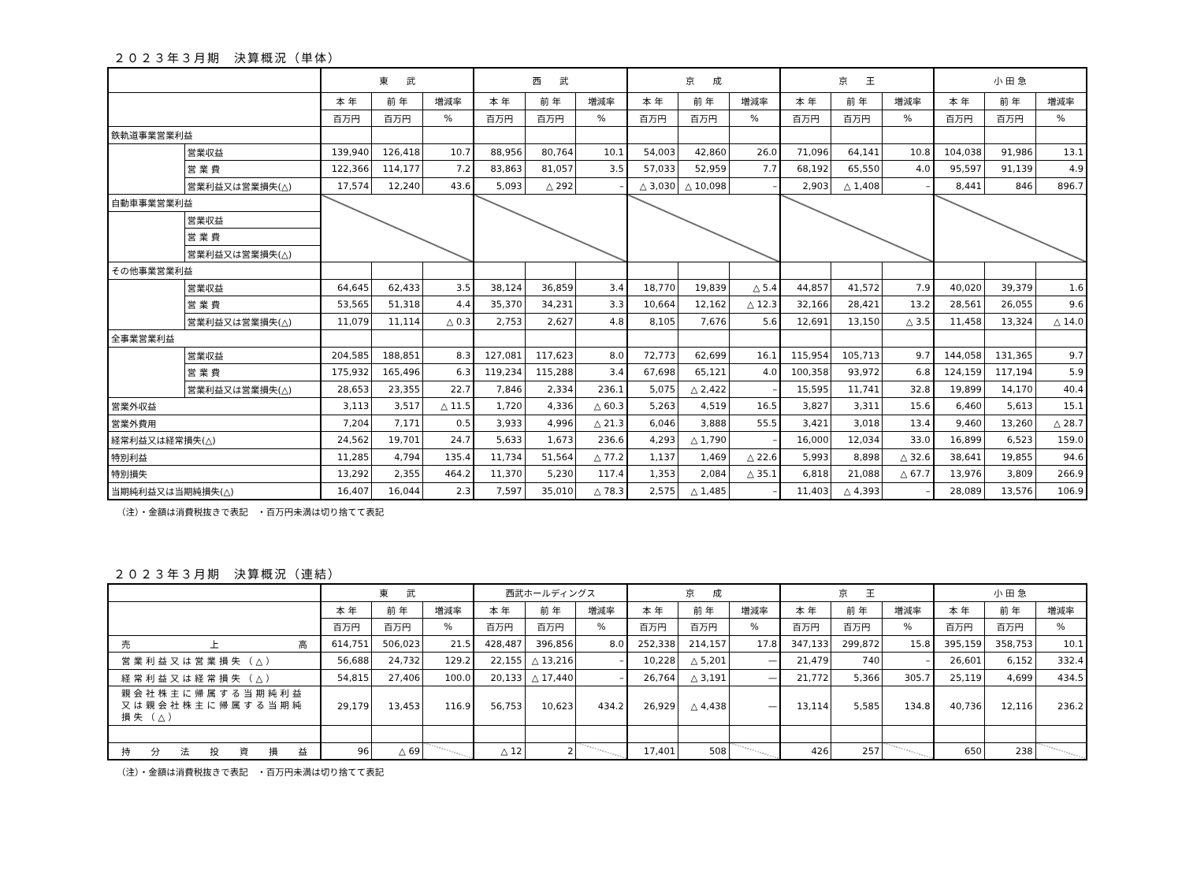２０２３年３月期　決算概況（単体）
| | | 東 武 | | | 西 武 | | | 京 成 | | | 京 王 | | | 小 田 急 | | |
| --- | --- | --- | --- | --- | --- | --- | --- | --- | --- | --- | --- | --- | --- | --- | --- | --- |
| | | 本 年 | 前 年 | 増減率 | 本 年 | 前 年 | 増減率 | 本 年 | 前 年 | 増減率 | 本 年 | 前 年 | 増減率 | 本 年 | 前 年 | 増減率 |
| | | 百万円 | 百万円 | % | 百万円 | 百万円 | % | 百万円 | 百万円 | % | 百万円 | 百万円 | % | 百万円 | 百万円 | % |
| 鉄軌道事業営業利益 | | | | | | | | | | | | | | | | |
| | 営業収益 | 139,940 | 126,418 | 10.7 | 88,956 | 80,764 | 10.1 | 54,003 | 42,860 | 26.0 | 71,096 | 64,141 | 10.8 | 104,038 | 91,986 | 13.1 |
| | 営 業 費 | 122,366 | 114,177 | 7.2 | 83,863 | 81,057 | 3.5 | 57,033 | 52,959 | 7.7 | 68,192 | 65,550 | 4.0 | 95,597 | 91,139 | 4.9 |
| | 営業利益又は営業損失(△) | 17,574 | 12,240 | 43.6 | 5,093 | △ 292 | – | △ 3,030 | △ 10,098 | – | 2,903 | △ 1,408 | – | 8,441 | 846 | 896.7 |
| 自動車事業営業利益 | | | | | | | | | | | | | | | | |
| | 営業収益 | | | | | | | | | | | | | | | |
| | 営 業 費 | | | | | | | | | | | | | | | |
| | 営業利益又は営業損失(△) | | | | | | | | | | | | | | | |
| その他事業営業利益 | | | | | | | | | | | | | | | | |
| | 営業収益 | 64,645 | 62,433 | 3.5 | 38,124 | 36,859 | 3.4 | 18,770 | 19,839 | △ 5.4 | 44,857 | 41,572 | 7.9 | 40,020 | 39,379 | 1.6 |
| | 営 業 費 | 53,565 | 51,318 | 4.4 | 35,370 | 34,231 | 3.3 | 10,664 | 12,162 | △ 12.3 | 32,166 | 28,421 | 13.2 | 28,561 | 26,055 | 9.6 |
| | 営業利益又は営業損失(△) | 11,079 | 11,114 | △ 0.3 | 2,753 | 2,627 | 4.8 | 8,105 | 7,676 | 5.6 | 12,691 | 13,150 | △ 3.5 | 11,458 | 13,324 | △ 14.0 |
| 全事業営業利益 | | | | | | | | | | | | | | | | |
| | 営業収益 | 204,585 | 188,851 | 8.3 | 127,081 | 117,623 | 8.0 | 72,773 | 62,699 | 16.1 | 115,954 | 105,713 | 9.7 | 144,058 | 131,365 | 9.7 |
| | 営 業 費 | 175,932 | 165,496 | 6.3 | 119,234 | 115,288 | 3.4 | 67,698 | 65,121 | 4.0 | 100,358 | 93,972 | 6.8 | 124,159 | 117,194 | 5.9 |
| | 営業利益又は営業損失(△) | 28,653 | 23,355 | 22.7 | 7,846 | 2,334 | 236.1 | 5,075 | △ 2,422 | – | 15,595 | 11,741 | 32.8 | 19,899 | 14,170 | 40.4 |
| 営業外収益 | | 3,113 | 3,517 | △ 11.5 | 1,720 | 4,336 | △ 60.3 | 5,263 | 4,519 | 16.5 | 3,827 | 3,311 | 15.6 | 6,460 | 5,613 | 15.1 |
| 営業外費用 | | 7,204 | 7,171 | 0.5 | 3,933 | 4,996 | △ 21.3 | 6,046 | 3,888 | 55.5 | 3,421 | 3,018 | 13.4 | 9,460 | 13,260 | △ 28.7 |
| 経常利益又は経常損失(△) | | 24,562 | 19,701 | 24.7 | 5,633 | 1,673 | 236.6 | 4,293 | △ 1,790 | – | 16,000 | 12,034 | 33.0 | 16,899 | 6,523 | 159.0 |
| 特別利益 | | 11,285 | 4,794 | 135.4 | 11,734 | 51,564 | △ 77.2 | 1,137 | 1,469 | △ 22.6 | 5,993 | 8,898 | △ 32.6 | 38,641 | 19,855 | 94.6 |
| 特別損失 | | 13,292 | 2,355 | 464.2 | 11,370 | 5,230 | 117.4 | 1,353 | 2,084 | △ 35.1 | 6,818 | 21,088 | △ 67.7 | 13,976 | 3,809 | 266.9 |
| 当期純利益又は当期純損失(△) | | 16,407 | 16,044 | 2.3 | 7,597 | 35,010 | △ 78.3 | 2,575 | △ 1,485 | – | 11,403 | △ 4,393 | – | 28,089 | 13,576 | 106.9 |
（注）・金額は消費税抜きで表記　・百万円未満は切り捨てて表記
２０２３年３月期　決算概況（連結）
| | 東 武 | | | 西武ホールディングス | | | 京 成 | | | 京 王 | | | 小 田 急 | | |
| --- | --- | --- | --- | --- | --- | --- | --- | --- | --- | --- | --- | --- | --- | --- | --- |
| | 本 年 | 前 年 | 増減率 | 本 年 | 前 年 | 増減率 | 本 年 | 前 年 | 増減率 | 本 年 | 前 年 | 増減率 | 本 年 | 前 年 | 増減率 |
| | 百万円 | 百万円 | % | 百万円 | 百万円 | % | 百万円 | 百万円 | % | 百万円 | 百万円 | % | 百万円 | 百万円 | % |
| 売 上 高 | 614,751 | 506,023 | 21.5 | 428,487 | 396,856 | 8.0 | 252,338 | 214,157 | 17.8 | 347,133 | 299,872 | 15.8 | 395,159 | 358,753 | 10.1 |
| 営業利益又は営業損失（△） | 56,688 | 24,732 | 129.2 | 22,155 | △ 13,216 | – | 10,228 | △ 5,201 | — | 21,479 | 740 | – | 26,601 | 6,152 | 332.4 |
| 経常利益又は経常損失（△） | 54,815 | 27,406 | 100.0 | 20,133 | △ 17,440 | – | 26,764 | △ 3,191 | — | 21,772 | 5,366 | 305.7 | 25,119 | 4,699 | 434.5 |
| 親会社株主に帰属する当期純利益又は親会社株主に帰属する当期純損失（△） | 29,179 | 13,453 | 116.9 | 56,753 | 10,623 | 434.2 | 26,929 | △ 4,438 | — | 13,114 | 5,585 | 134.8 | 40,736 | 12,116 | 236.2 |
| 持 分 法 投 資 損 益 | 96 | △ 69 | | △ 12 | 2 | | 17,401 | 508 | | 426 | 257 | | 650 | 238 | |
（注）・金額は消費税抜きで表記　・百万円未満は切り捨てて表記